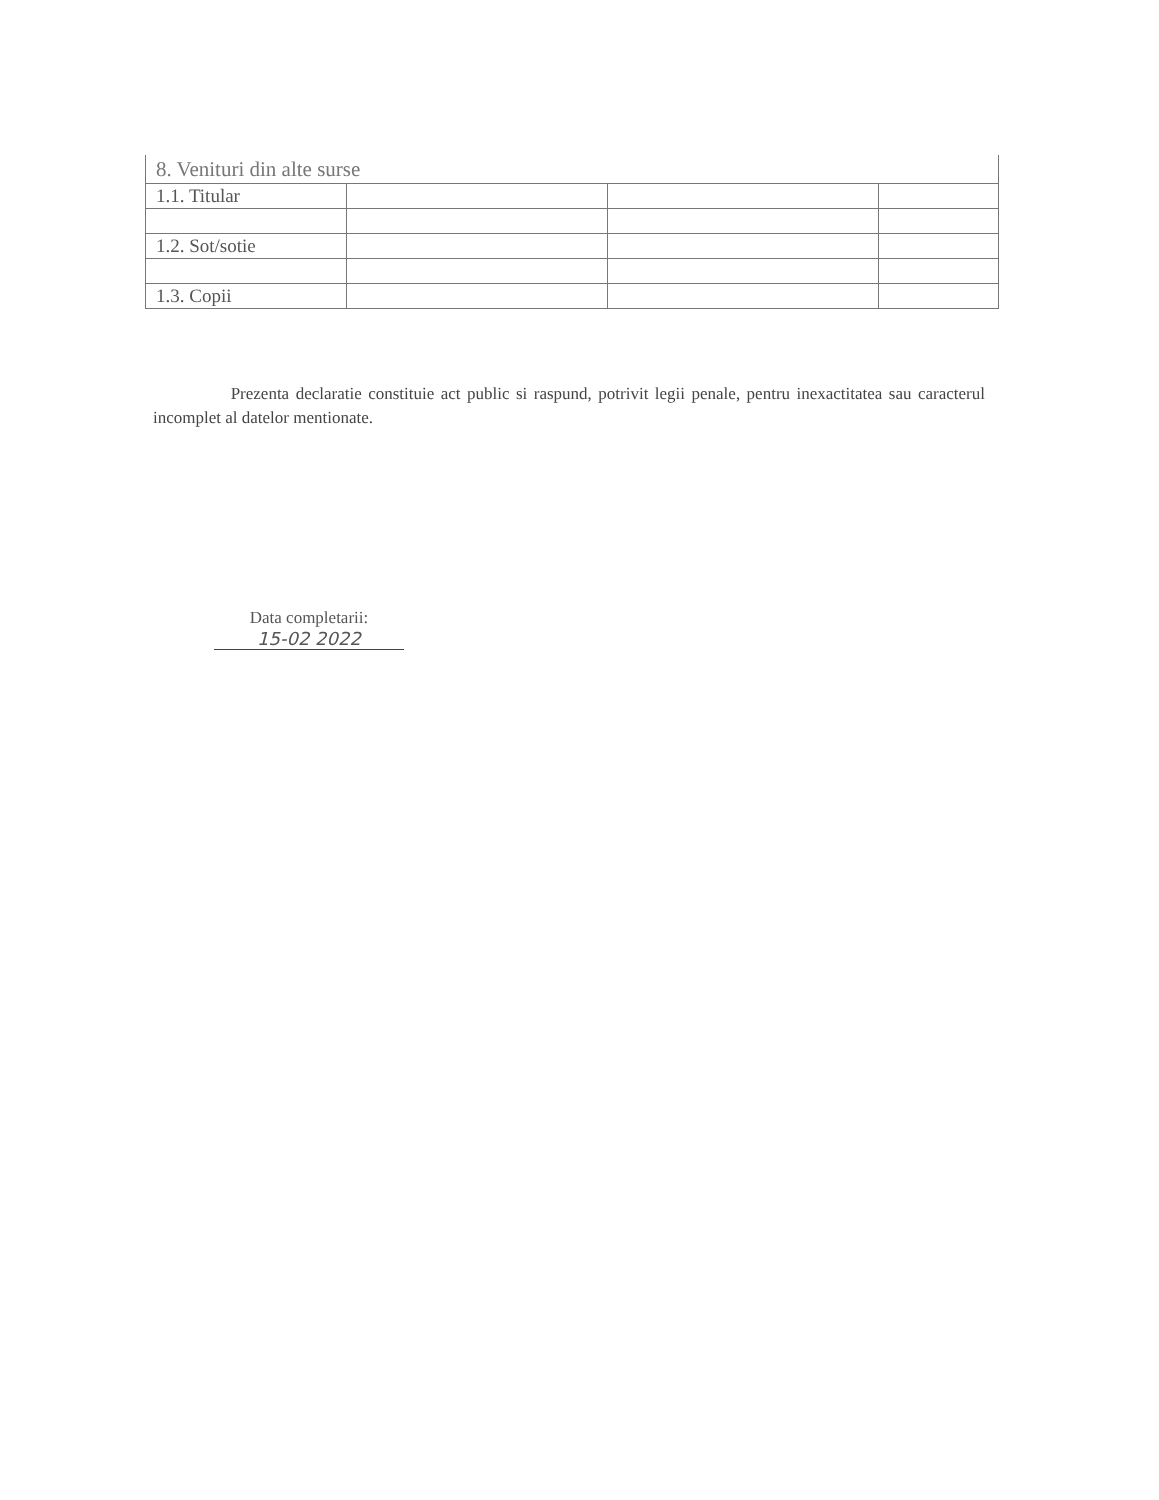| 8. Venituri din alte surse | | | |
| 1.1. Titular | | | |
| 1.2. Sot/sotie | | | |
| 1.3. Copii | | | |
Prezenta declaratie constituie act public si raspund, potrivit legii penale, pentru inexactitatea sau caracterul incomplet al datelor mentionate.
Data completarii:
15-02 2022